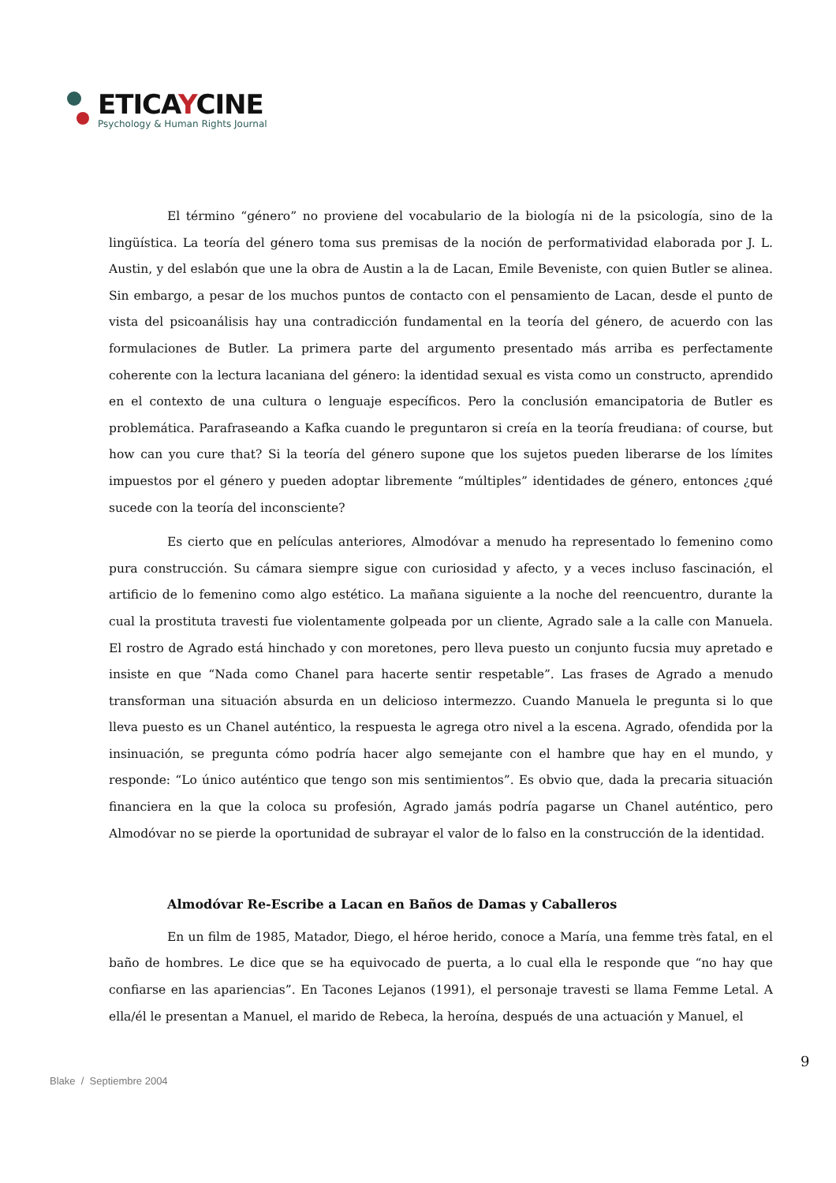ETICAYCINE
Psychology & Human Rights Journal
El término “género” no proviene del vocabulario de la biología ni de la psicología, sino de la lingüística. La teoría del género toma sus premisas de la noción de performatividad elaborada por J. L. Austin, y del eslabón que une la obra de Austin a la de Lacan, Emile Beveniste, con quien Butler se alinea. Sin embargo, a pesar de los muchos puntos de contacto con el pensamiento de Lacan, desde el punto de vista del psicoanálisis hay una contradicción fundamental en la teoría del género, de acuerdo con las formulaciones de Butler. La primera parte del argumento presentado más arriba es perfectamente coherente con la lectura lacaniana del género: la identidad sexual es vista como un constructo, aprendido en el contexto de una cultura o lenguaje específicos. Pero la conclusión emancipatoria de Butler es problemática. Parafraseando a Kafka cuando le preguntaron si creía en la teoría freudiana: of course, but how can you cure that? Si la teoría del género supone que los sujetos pueden liberarse de los límites impuestos por el género y pueden adoptar libremente “múltiples” identidades de género, entonces ¿qué sucede con la teoría del inconsciente?
Es cierto que en películas anteriores, Almodóvar a menudo ha representado lo femenino como pura construcción. Su cámara siempre sigue con curiosidad y afecto, y a veces incluso fascinación, el artificio de lo femenino como algo estético. La mañana siguiente a la noche del reencuentro, durante la cual la prostituta travesti fue violentamente golpeada por un cliente, Agrado sale a la calle con Manuela. El rostro de Agrado está hinchado y con moretones, pero lleva puesto un conjunto fucsia muy apretado e insiste en que “Nada como Chanel para hacerte sentir respetable”. Las frases de Agrado a menudo transforman una situación absurda en un delicioso intermezzo. Cuando Manuela le pregunta si lo que lleva puesto es un Chanel auténtico, la respuesta le agrega otro nivel a la escena. Agrado, ofendida por la insinuación, se pregunta cómo podría hacer algo semejante con el hambre que hay en el mundo, y responde: “Lo único auténtico que tengo son mis sentimientos”. Es obvio que, dada la precaria situación financiera en la que la coloca su profesión, Agrado jamás podría pagarse un Chanel auténtico, pero Almodóvar no se pierde la oportunidad de subrayar el valor de lo falso en la construcción de la identidad.
Almodóvar Re-Escribe a Lacan en Baños de Damas y Caballeros
En un film de 1985, Matador, Diego, el héroe herido, conoce a María, una femme très fatal, en el baño de hombres. Le dice que se ha equivocado de puerta, a lo cual ella le responde que “no hay que confiarse en las apariencias”. En Tacones Lejanos (1991), el personaje travesti se llama Femme Letal. A ella/él le presentan a Manuel, el marido de Rebeca, la heroína, después de una actuación y Manuel, el
9
Blake / Septiembre 2004